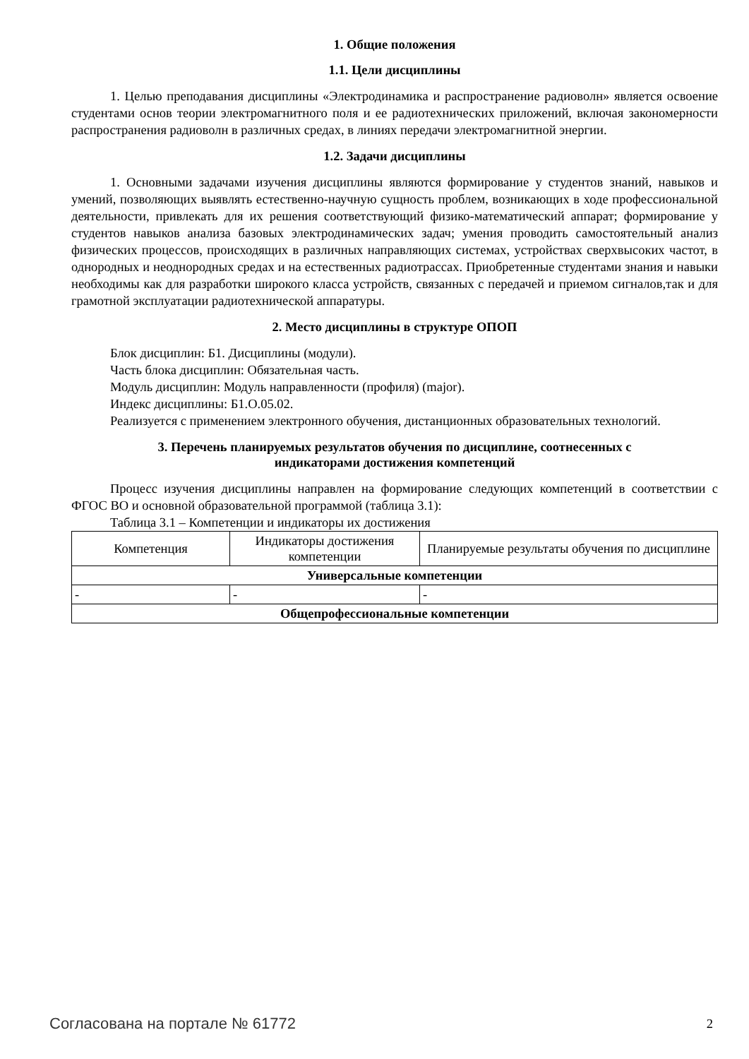1. Общие положения
1.1. Цели дисциплины
1. Целью преподавания дисциплины «Электродинамика и распространение радиоволн» является освоение студентами основ теории электромагнитного поля и ее радиотехнических приложений, включая закономерности распространения радиоволн в различных средах, в линиях передачи электромагнитной энергии.
1.2. Задачи дисциплины
1. Основными задачами изучения дисциплины являются формирование у студентов знаний, навыков и умений, позволяющих выявлять естественно-научную сущность проблем, возникающих в ходе профессиональной деятельности, привлекать для их решения соответствующий физико-математический аппарат; формирование у студентов навыков анализа базовых электродинамических задач; умения проводить самостоятельный анализ физических процессов, происходящих в различных направляющих системах, устройствах сверхвысоких частот, в однородных и неоднородных средах и на естественных радиотрассах. Приобретенные студентами знания и навыки необходимы как для разработки широкого класса устройств, связанных с передачей и приемом сигналов,так и для грамотной эксплуатации радиотехнической аппаратуры.
2. Место дисциплины в структуре ОПОП
Блок дисциплин: Б1. Дисциплины (модули).
Часть блока дисциплин: Обязательная часть.
Модуль дисциплин: Модуль направленности (профиля) (major).
Индекс дисциплины: Б1.О.05.02.
Реализуется с применением электронного обучения, дистанционных образовательных технологий.
3. Перечень планируемых результатов обучения по дисциплине, соотнесенных с
индикаторами достижения компетенций
Процесс изучения дисциплины направлен на формирование следующих компетенций в соответствии с ФГОС ВО и основной образовательной программой (таблица 3.1):
Таблица 3.1 – Компетенции и индикаторы их достижения
| Компетенция | Индикаторы достижения компетенции | Планируемые результаты обучения по дисциплине |
| --- | --- | --- |
| Универсальные компетенции | | |
| - | - | - |
| Общепрофессиональные компетенции | | |
Согласована на портале № 61772 2